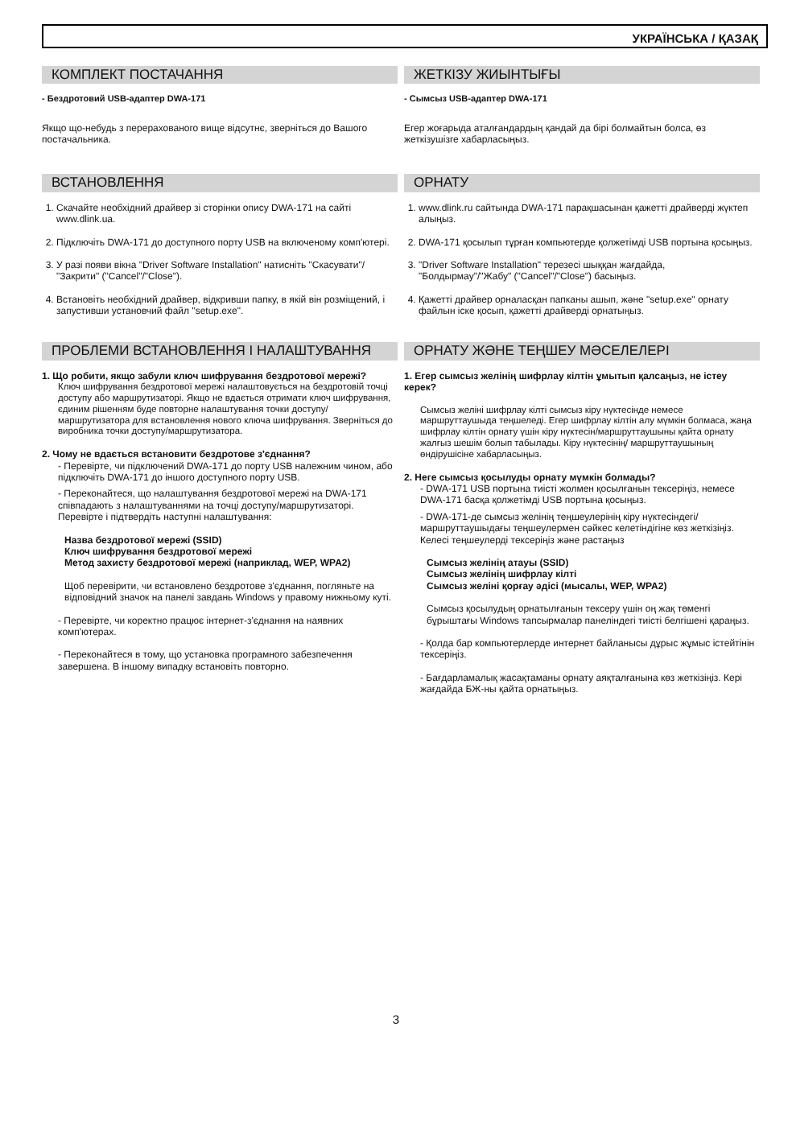УКРАЇНСЬКА / ҚАЗАҚ
КОМПЛЕКТ ПОСТАЧАННЯ
- Бездротовий USB-адаптер DWA-171
Якщо що-небудь з перерахованого вище відсутнє, зверніться до Вашого постачальника.
ЖЕТКІЗУ ЖИЫНТЫҒЫ
- Сымсыз USB-адаптер DWA-171
Егер жоғарыда аталғандардың қандай да бірі болмайтын болса, өз жеткізушізге хабарласыңыз.
ВСТАНОВЛЕННЯ
1. Скачайте необхідний драйвер зі сторінки опису DWA-171 на сайті www.dlink.ua.
2. Підключіть DWA-171 до доступного порту USB на включеному комп'ютері.
3. У разі появи вікна "Driver Software Installation" натисніть "Скасувати"/ "Закрити" ("Cancel"/"Close").
4. Встановіть необхідний драйвер, відкривши папку, в якій він розміщений, і запустивши установчий файл "setup.exe".
ОРНАТУ
1. www.dlink.ru сайтында DWA-171 парақшасынан қажетті драйверді жүктеп алыңыз.
2. DWA-171 қосылып тұрған компьютерде қолжетімді USB портына қосыңыз.
3. "Driver Software Installation" терезесі шыққан жағдайда, "Болдырмау"/"Жабу" ("Cancel"/"Close") басыңыз.
4. Қажетті драйвер орналасқан папканы ашып, және "setup.exe" орнату файлын іске қосып, қажетті драйверді орнатыңыз.
ПРОБЛЕМИ ВСТАНОВЛЕННЯ І НАЛАШТУВАННЯ
1. Що робити, якщо забули ключ шифрування бездротової мережі?
Ключ шифрування бездротової мережі налаштовується на бездротовій точці доступу або маршрутизаторі. Якщо не вдається отримати ключ шифрування, єдиним рішенням буде повторне налаштування точки доступу/маршрутизатора для встановлення нового ключа шифрування. Зверніться до виробника точки доступу/маршрутизатора.
2. Чому не вдається встановити бездротове з'єднання?
- Перевірте, чи підключений DWA-171 до порту USB належним чином, або підключіть DWA-171 до іншого доступного порту USB.
- Переконайтеся, що налаштування бездротової мережі на DWA-171 співпадають з налаштуваннями на точці доступу/маршрутизаторі. Перевірте і підтвердіть наступні налаштування:
Назва бездротової мережі (SSID)
Ключ шифрування бездротової мережі
Метод захисту бездротової мережі (наприклад, WEP, WPA2)
Щоб перевірити, чи встановлено бездротове з'єднання, погляньте на відповідний значок на панелі завдань Windows у правому нижньому куті.
- Перевірте, чи коректно працює інтернет-з'єднання на наявних комп'ютерах.
- Переконайтеся в тому, що установка програмного забезпечення завершена. В іншому випадку встановіть повторно.
ОРНАТУ ЖӘНЕ ТЕҢШЕУ МӘСЕЛЕЛЕРІ
1. Егер сымсыз желінің шифрлау кілтін ұмытып қалсаңыз, не істеу керек?
Сымсыз желіні шифрлау кілті сымсыз кіру нүктесінде немесе маршруттаушыда теңшеледі. Егер шифрлау кілтін алу мүмкін болмаса, жаңа шифрлау кілтін орнату үшін кіру нүктесін/маршруттаушыны қайта орнату жалғыз шешім болып табылады. Кіру нүктесінің/ маршруттаушының өндірушісіне хабарласыңыз.
2. Неге сымсыз қосылуды орнату мүмкін болмады?
- DWA-171 USB портына тиісті жолмен қосылғанын тексеріңіз, немесе DWA-171 басқа қолжетімді USB портына қосыңыз.
- DWA-171-де сымсыз желінің теңшеулерінің кіру нүктесіндегі/ маршруттаушыдағы теңшеулермен сәйкес келетіндігіне көз жеткізіңіз. Келесі теңшеулерді тексеріңіз және растаңыз
Сымсыз желінің атауы (SSID)
Сымсыз желінің шифрлау кілті
Сымсыз желіні қорғау әдісі (мысалы, WEP, WPA2)
Сымсыз қосылудың орнатылғанын тексеру үшін оң жақ төменгі бұрыштағы Windows тапсырмалар панеліндегі тиісті белгішені қараңыз.
- Қолда бар компьютерлерде интернет байланысы дұрыс жұмыс істейтінін тексеріңіз.
- Бағдарламалық жасақтаманы орнату аяқталғанына көз жеткізіңіз. Кері жағдайда БЖ-ны қайта орнатыңыз.
3